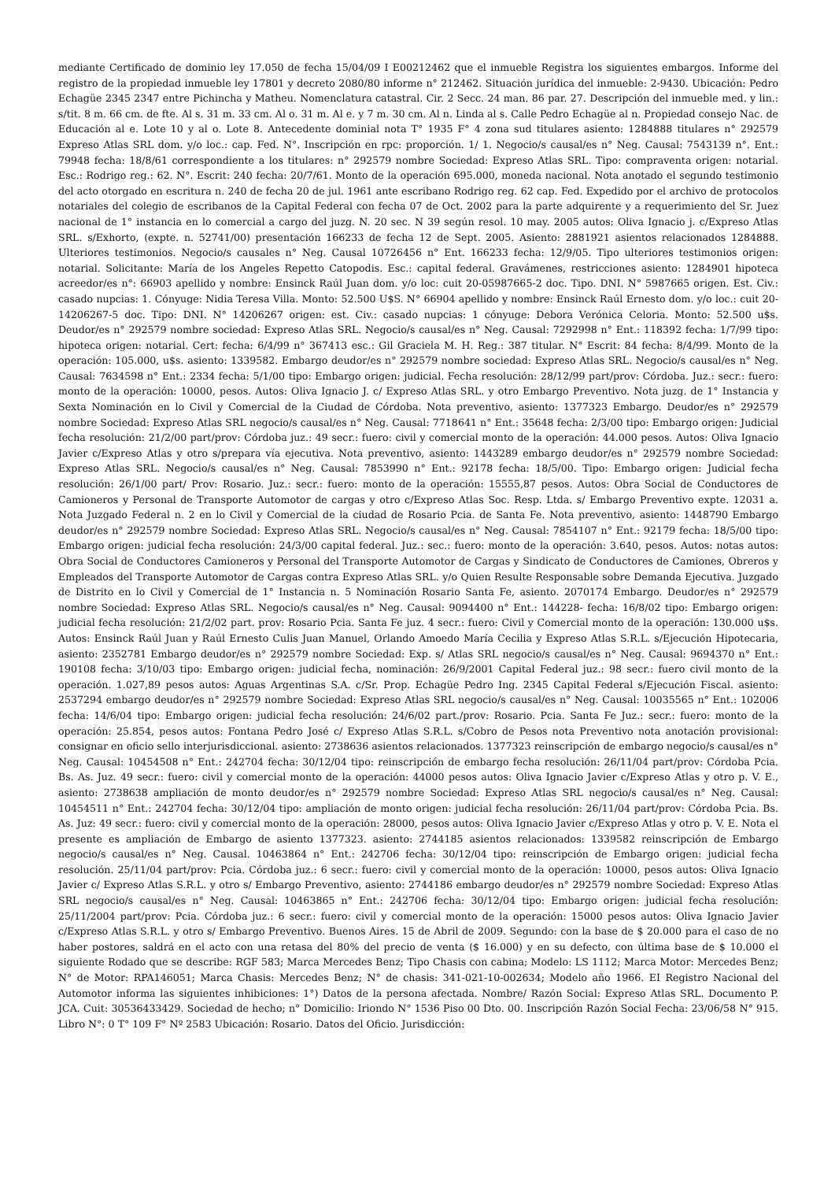mediante Certificado de dominio ley 17.050 de fecha 15/04/09 I E00212462 que el inmueble Registra los siguientes embargos. Informe del registro de la propiedad inmueble ley 17801 y decreto 2080/80 informe n° 212462. Situación jurídica del inmueble: 2-9430. Ubicación: Pedro Echagüe 2345 2347 entre Pichincha y Matheu. Nomenclatura catastral. Cir. 2 Secc. 24 man. 86 par. 27. Descripción del inmueble med. y lin.: s/tit. 8 m. 66 cm. de fte. Al s. 31 m. 33 cm. Al o. 31 m. Al e. y 7 m. 30 cm. Al n. Linda al s. Calle Pedro Echagüe al n. Propiedad consejo Nac. de Educación al e. Lote 10 y al o. Lote 8. Antecedente dominial nota T° 1935 F° 4 zona sud titulares asiento: 1284888 titulares n° 292579 Expreso Atlas SRL dom. y/o loc.: cap. Fed. N°. Inscripción en rpc: proporción. 1/ 1. Negocio/s causal/es n° Neg. Causal: 7543139 n°. Ent.: 79948 fecha: 18/8/61 correspondiente a los titulares: n° 292579 nombre Sociedad: Expreso Atlas SRL. Tipo: compraventa origen: notarial. Esc.: Rodrigo reg.: 62. N°. Escrit: 240 fecha: 20/7/61. Monto de la operación 695.000, moneda nacional. Nota anotado el segundo testimonio del acto otorgado en escritura n. 240 de fecha 20 de jul. 1961 ante escribano Rodrigo reg. 62 cap. Fed. Expedido por el archivo de protocolos notariales del colegio de escribanos de la Capital Federal con fecha 07 de Oct. 2002 para la parte adquirente y a requerimiento del Sr. Juez nacional de 1° instancia en lo comercial a cargo del juzg. N. 20 sec. N 39 según resol. 10 may. 2005 autos: Oliva Ignacio j. c/Expreso Atlas SRL. s/Exhorto, (expte. n. 52741/00) presentación 166233 de fecha 12 de Sept. 2005. Asiento: 2881921 asientos relacionados 1284888. Ulteriores testimonios. Negocio/s causales n° Neg. Causal 10726456 n° Ent. 166233 fecha: 12/9/05. Tipo ulteriores testimonios origen: notarial. Solicitante: María de los Angeles Repetto Catopodis. Esc.: capital federal. Gravámenes, restricciones asiento: 1284901 hipoteca acreedor/es n°: 66903 apellido y nombre: Ensinck Raúl Juan dom. y/o loc: cuit 20-05987665-2 doc. Tipo. DNI. N° 5987665 origen. Est. Civ.: casado nupcias: 1. Cónyuge: Nidia Teresa Villa. Monto: 52.500 U$S. N° 66904 apellido y nombre: Ensinck Raúl Ernesto dom. y/o loc.: cuit 20-14206267-5 doc. Tipo: DNI. N° 14206267 origen: est. Civ.: casado nupcias: 1 cónyuge: Debora Verónica Celoria. Monto: 52.500 u$s. Deudor/es n° 292579 nombre sociedad: Expreso Atlas SRL. Negocio/s causal/es n° Neg. Causal: 7292998 n° Ent.: 118392 fecha: 1/7/99 tipo: hipoteca origen: notarial. Cert: fecha: 6/4/99 n° 367413 esc.: Gil Graciela M. H. Reg.: 387 titular. N° Escrit: 84 fecha: 8/4/99. Monto de la operación: 105.000, u$s. asiento: 1339582. Embargo deudor/es n° 292579 nombre sociedad: Expreso Atlas SRL. Negocio/s causal/es n° Neg. Causal: 7634598 n° Ent.: 2334 fecha: 5/1/00 tipo: Embargo origen: judicial. Fecha resolución: 28/12/99 part/prov: Córdoba. Juz.: secr.: fuero: monto de la operación: 10000, pesos. Autos: Oliva Ignacio J. c/ Expreso Atlas SRL. y otro Embargo Preventivo. Nota juzg. de 1° Instancia y Sexta Nominación en lo Civil y Comercial de la Ciudad de Córdoba. Nota preventivo, asiento: 1377323 Embargo. Deudor/es n° 292579 nombre Sociedad: Expreso Atlas SRL negocio/s causal/es n° Neg. Causal: 7718641 n° Ent.: 35648 fecha: 2/3/00 tipo: Embargo origen: Judicial fecha resolución: 21/2/00 part/prov: Córdoba juz.: 49 secr.: fuero: civil y comercial monto de la operación: 44.000 pesos. Autos: Oliva Ignacio Javier c/Expreso Atlas y otro s/prepara vía ejecutiva. Nota preventivo, asiento: 1443289 embargo deudor/es n° 292579 nombre Sociedad: Expreso Atlas SRL. Negocio/s causal/es n° Neg. Causal: 7853990 n° Ent.: 92178 fecha: 18/5/00. Tipo: Embargo origen: Judicial fecha resolución: 26/1/00 part/ Prov: Rosario. Juz.: secr.: fuero: monto de la operación: 15555,87 pesos. Autos: Obra Social de Conductores de Camioneros y Personal de Transporte Automotor de cargas y otro c/Expreso Atlas Soc. Resp. Ltda. s/ Embargo Preventivo expte. 12031 a. Nota Juzgado Federal n. 2 en lo Civil y Comercial de la ciudad de Rosario Pcia. de Santa Fe. Nota preventivo, asiento: 1448790 Embargo deudor/es n° 292579 nombre Sociedad: Expreso Atlas SRL. Negocio/s causal/es n° Neg. Causal: 7854107 n° Ent.: 92179 fecha: 18/5/00 tipo: Embargo origen: judicial fecha resolución: 24/3/00 capital federal. Juz.: sec.: fuero: monto de la operación: 3.640, pesos. Autos: notas autos: Obra Social de Conductores Camioneros y Personal del Transporte Automotor de Cargas y Sindicato de Conductores de Camiones, Obreros y Empleados del Transporte Automotor de Cargas contra Expreso Atlas SRL. y/o Quien Resulte Responsable sobre Demanda Ejecutiva. Juzgado de Distrito en lo Civil y Comercial de 1° Instancia n. 5 Nominación Rosario Santa Fe, asiento. 2070174 Embargo. Deudor/es n° 292579 nombre Sociedad: Expreso Atlas SRL. Negocio/s causal/es n° Neg. Causal: 9094400 n° Ent.: 144228- fecha: 16/8/02 tipo: Embargo origen: judicial fecha resolución: 21/2/02 part. prov: Rosario Pcia. Santa Fe juz. 4 secr.: fuero: Civil y Comercial monto de la operación: 130.000 u$s. Autos: Ensinck Raúl Juan y Raúl Ernesto Culis Juan Manuel, Orlando Amoedo María Cecilia y Expreso Atlas S.R.L. s/Ejecución Hipotecaria, asiento: 2352781 Embargo deudor/es n° 292579 nombre Sociedad: Exp. s/ Atlas SRL negocio/s causal/es n° Neg. Causal: 9694370 n° Ent.: 190108 fecha: 3/10/03 tipo: Embargo origen: judicial fecha, nominación: 26/9/2001 Capital Federal juz.: 98 secr.: fuero civil monto de la operación. 1.027,89 pesos autos: Aguas Argentinas S.A. c/Sr. Prop. Echagüe Pedro Ing. 2345 Capital Federal s/Ejecución Fiscal. asiento: 2537294 embargo deudor/es n° 292579 nombre Sociedad: Expreso Atlas SRL negocio/s causal/es n° Neg. Causal: 10035565 n° Ent.: 102006 fecha: 14/6/04 tipo: Embargo origen: judicial fecha resolución: 24/6/02 part./prov: Rosario. Pcia. Santa Fe Juz.: secr.: fuero: monto de la operación: 25.854, pesos autos: Fontana Pedro José c/ Expreso Atlas S.R.L. s/Cobro de Pesos nota Preventivo nota anotación provisional: consignar en oficio sello interjurisdiccional. asiento: 2738636 asientos relacionados. 1377323 reinscripción de embargo negocio/s causal/es n° Neg. Causal: 10454508 n° Ent.: 242704 fecha: 30/12/04 tipo: reinscripción de embargo fecha resolución: 26/11/04 part/prov: Córdoba Pcia. Bs. As. Juz. 49 secr.: fuero: civil y comercial monto de la operación: 44000 pesos autos: Oliva Ignacio Javier c/Expreso Atlas y otro p. V. E., asiento: 2738638 ampliación de monto deudor/es n° 292579 nombre Sociedad: Expreso Atlas SRL negocio/s causal/es n° Neg. Causal: 10454511 n° Ent.: 242704 fecha: 30/12/04 tipo: ampliación de monto origen: judicial fecha resolución: 26/11/04 part/prov: Córdoba Pcia. Bs. As. Juz: 49 secr.: fuero: civil y comercial monto de la operación: 28000, pesos autos: Oliva Ignacio Javier c/Expreso Atlas y otro p. V. E. Nota el presente es ampliación de Embargo de asiento 1377323. asiento: 2744185 asientos relacionados: 1339582 reinscripción de Embargo negocio/s causal/es n° Neg. Causal. 10463864 n° Ent.: 242706 fecha: 30/12/04 tipo: reinscripción de Embargo origen: judicial fecha resolución. 25/11/04 part/prov: Pcia. Córdoba juz.: 6 secr.: fuero: civil y comercial monto de la operación: 10000, pesos autos: Oliva Ignacio Javier c/ Expreso Atlas S.R.L. y otro s/ Embargo Preventivo, asiento: 2744186 embargo deudor/es n° 292579 nombre Sociedad: Expreso Atlas SRL negocio/s causal/es n° Neg. Causal: 10463865 n° Ent.: 242706 fecha: 30/12/04 tipo: Embargo origen: judicial fecha resolución: 25/11/2004 part/prov: Pcia. Córdoba juz.: 6 secr.: fuero: civil y comercial monto de la operación: 15000 pesos autos: Oliva Ignacio Javier c/Expreso Atlas S.R.L. y otro s/ Embargo Preventivo. Buenos Aires. 15 de Abril de 2009. Segundo: con la base de $ 20.000 para el caso de no haber postores, saldrá en el acto con una retasa del 80% del precio de venta ($ 16.000) y en su defecto, con última base de $ 10.000 el siguiente Rodado que se describe: RGF 583; Marca Mercedes Benz; Tipo Chasis con cabina; Modelo: LS 1112; Marca Motor: Mercedes Benz; N° de Motor: RPA146051; Marca Chasis: Mercedes Benz; N° de chasis: 341-021-10-002634; Modelo año 1966. EI Registro Nacional del Automotor informa las siguientes inhibiciones: 1°) Datos de la persona afectada. Nombre/ Razón Social: Expreso Atlas SRL. Documento P. JCA. Cuit: 30536433429. Sociedad de hecho; n° Domicilio: Iriondo N° 1536 Piso 00 Dto. 00. Inscripción Razón Social Fecha: 23/06/58 N° 915. Libro N°: 0 T° 109 F° Nº 2583 Ubicación: Rosario. Datos del Oficio. Jurisdicción: